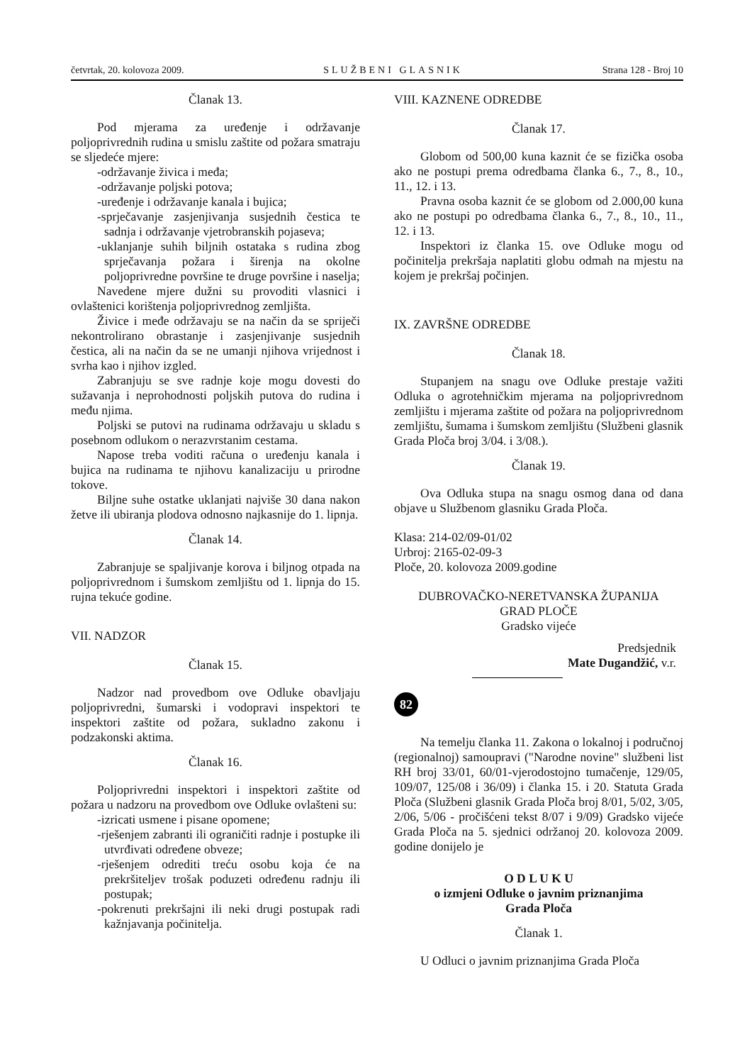četvrtak, 20. kolovoza 2009. SLUŽBENI GLASNIK Strana 128 - Broj 10
Članak 13.
Pod mjerama za uređenje i održavanje poljoprivrednih rudina u smislu zaštite od požara smatraju se sljedeće mjere:
-održavanje živica i međa;
-održavanje poljski potova;
-uređenje i održavanje kanala i bujica;
-sprječavanje zasjenjivanja susjednih čestica te sadnja i održavanje vjetrobranskih pojaseva;
-uklanjanje suhih biljnih ostataka s rudina zbog sprječavanja požara i širenja na okolne poljoprivredne površine te druge površine i naselja;
Navedene mjere dužni su provoditi vlasnici i ovlaštenici korištenja poljoprivrednog zemljišta.
Živice i međe održavaju se na način da se spriječi nekontrolirano obrastanje i zasjenjivanje susjednih čestica, ali na način da se ne umanji njihova vrijednost i svrha kao i njihov izgled.
Zabranjuju se sve radnje koje mogu dovesti do sužavanja i neprohodnosti poljskih putova do rudina i među njima.
Poljski se putovi na rudinama održavaju u skladu s posebnom odlukom o nerazvrstanim cestama.
Napose treba voditi računa o uređenju kanala i bujica na rudinama te njihovu kanalizaciju u prirodne tokove.
Biljne suhe ostatke uklanjati najviše 30 dana nakon žetve ili ubiranja plodova odnosno najkasnije do 1. lipnja.
Članak 14.
Zabranjuje se spaljivanje korova i biljnog otpada na poljoprivrednom i šumskom zemljištu od 1. lipnja do 15. rujna tekuće godine.
VII. NADZOR
Članak 15.
Nadzor nad provedbom ove Odluke obavljaju poljoprivredni, šumarski i vodopravi inspektori te inspektori zaštite od požara, sukladno zakonu i podzakonski aktima.
Članak 16.
Poljoprivredni inspektori i inspektori zaštite od požara u nadzoru na provedbom ove Odluke ovlašteni su:
-izricati usmene i pisane opomene;
-rješenjem zabranti ili ograničiti radnje i postupke ili utvrđivati određene obveze;
-rješenjem odrediti treću osobu koja će na prekršiteljev trošak poduzeti određenu radnju ili postupak;
-pokrenuti prekršajni ili neki drugi postupak radi kažnjavanja počinitelja.
VIII. KAZNENE ODREDBE
Članak 17.
Globom od 500,00 kuna kaznit će se fizička osoba ako ne postupi prema odredbama članka 6., 7., 8., 10., 11., 12. i 13.
Pravna osoba kaznit će se globom od 2.000,00 kuna ako ne postupi po odredbama članka 6., 7., 8., 10., 11., 12. i 13.
Inspektori iz članka 15. ove Odluke mogu od počinitelja prekršaja naplatiti globu odmah na mjestu na kojem je prekršaj počinjen.
IX. ZAVRŠNE ODREDBE
Članak 18.
Stupanjem na snagu ove Odluke prestaje važiti Odluka o agrotehničkim mjerama na poljoprivrednom zemljištu i mjerama zaštite od požara na poljoprivrednom zemljištu, šumama i šumskom zemljištu (Službeni glasnik Grada Ploča broj 3/04. i 3/08.).
Članak 19.
Ova Odluka stupa na snagu osmog dana od dana objave u Službenom glasniku Grada Ploča.
Klasa: 214-02/09-01/02
Urbroj: 2165-02-09-3
Ploče, 20. kolovoza 2009.godine
DUBROVAČKO-NERETVANSKA ŽUPANIJA
GRAD PLOČE
Gradsko vijeće
Predsjednik
Mate Dugandžić, v.r.
82
Na temelju članka 11. Zakona o lokalnoj i područnoj (regionalnoj) samoupravi ("Narodne novine" službeni list RH broj 33/01, 60/01-vjerodostojno tumačenje, 129/05, 109/07, 125/08 i 36/09) i članka 15. i 20. Statuta Grada Ploča (Službeni glasnik Grada Ploča broj 8/01, 5/02, 3/05, 2/06, 5/06 - pročišćeni tekst 8/07 i 9/09) Gradsko vijeće Grada Ploča na 5. sjednici održanoj 20. kolovoza 2009. godine donijelo je
O D L U K U
o izmjeni Odluke o javnim priznanjima
Grada Ploča
Članak 1.
U Odluci o javnim priznanjima Grada Ploča